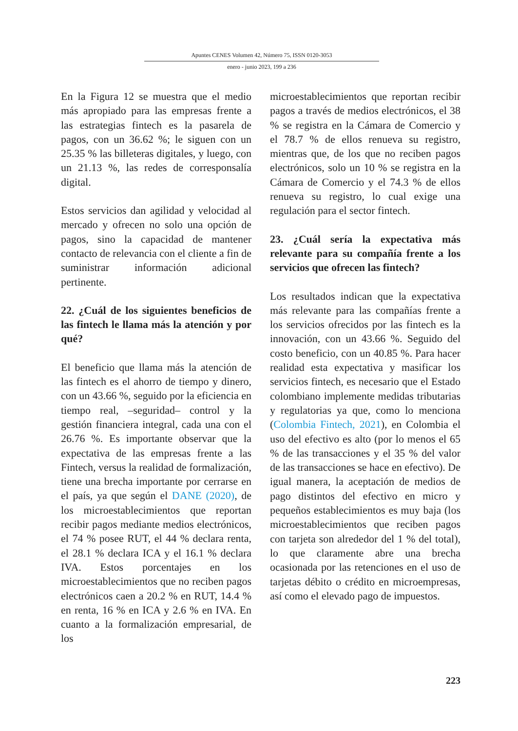Apuntes CENES Volumen 42, Número 75, ISSN 0120-3053
enero - junio 2023, 199 a 236
En la Figura 12 se muestra que el medio más apropiado para las empresas frente a las estrategias fintech es la pasarela de pagos, con un 36.62 %; le siguen con un 25.35 % las billeteras digitales, y luego, con un 21.13 %, las redes de corresponsalía digital.
Estos servicios dan agilidad y velocidad al mercado y ofrecen no solo una opción de pagos, sino la capacidad de mantener contacto de relevancia con el cliente a fin de suministrar información adicional pertinente.
22. ¿Cuál de los siguientes beneficios de las fintech le llama más la atención y por qué?
El beneficio que llama más la atención de las fintech es el ahorro de tiempo y dinero, con un 43.66 %, seguido por la eficiencia en tiempo real, –seguridad– control y la gestión financiera integral, cada una con el 26.76 %. Es importante observar que la expectativa de las empresas frente a las Fintech, versus la realidad de formalización, tiene una brecha importante por cerrarse en el país, ya que según el DANE (2020), de los microestablecimientos que reportan recibir pagos mediante medios electrónicos, el 74 % posee RUT, el 44 % declara renta, el 28.1 % declara ICA y el 16.1 % declara IVA. Estos porcentajes en los microestablecimientos que no reciben pagos electrónicos caen a 20.2 % en RUT, 14.4 % en renta, 16 % en ICA y 2.6 % en IVA. En cuanto a la formalización empresarial, de los
microestablecimientos que reportan recibir pagos a través de medios electrónicos, el 38 % se registra en la Cámara de Comercio y el 78.7 % de ellos renueva su registro, mientras que, de los que no reciben pagos electrónicos, solo un 10 % se registra en la Cámara de Comercio y el 74.3 % de ellos renueva su registro, lo cual exige una regulación para el sector fintech.
23. ¿Cuál sería la expectativa más relevante para su compañía frente a los servicios que ofrecen las fintech?
Los resultados indican que la expectativa más relevante para las compañías frente a los servicios ofrecidos por las fintech es la innovación, con un 43.66 %. Seguido del costo beneficio, con un 40.85 %. Para hacer realidad esta expectativa y masificar los servicios fintech, es necesario que el Estado colombiano implemente medidas tributarias y regulatorias ya que, como lo menciona (Colombia Fintech, 2021), en Colombia el uso del efectivo es alto (por lo menos el 65 % de las transacciones y el 35 % del valor de las transacciones se hace en efectivo). De igual manera, la aceptación de medios de pago distintos del efectivo en micro y pequeños establecimientos es muy baja (los microestablecimientos que reciben pagos con tarjeta son alrededor del 1 % del total), lo que claramente abre una brecha ocasionada por las retenciones en el uso de tarjetas débito o crédito en microempresas, así como el elevado pago de impuestos.
223